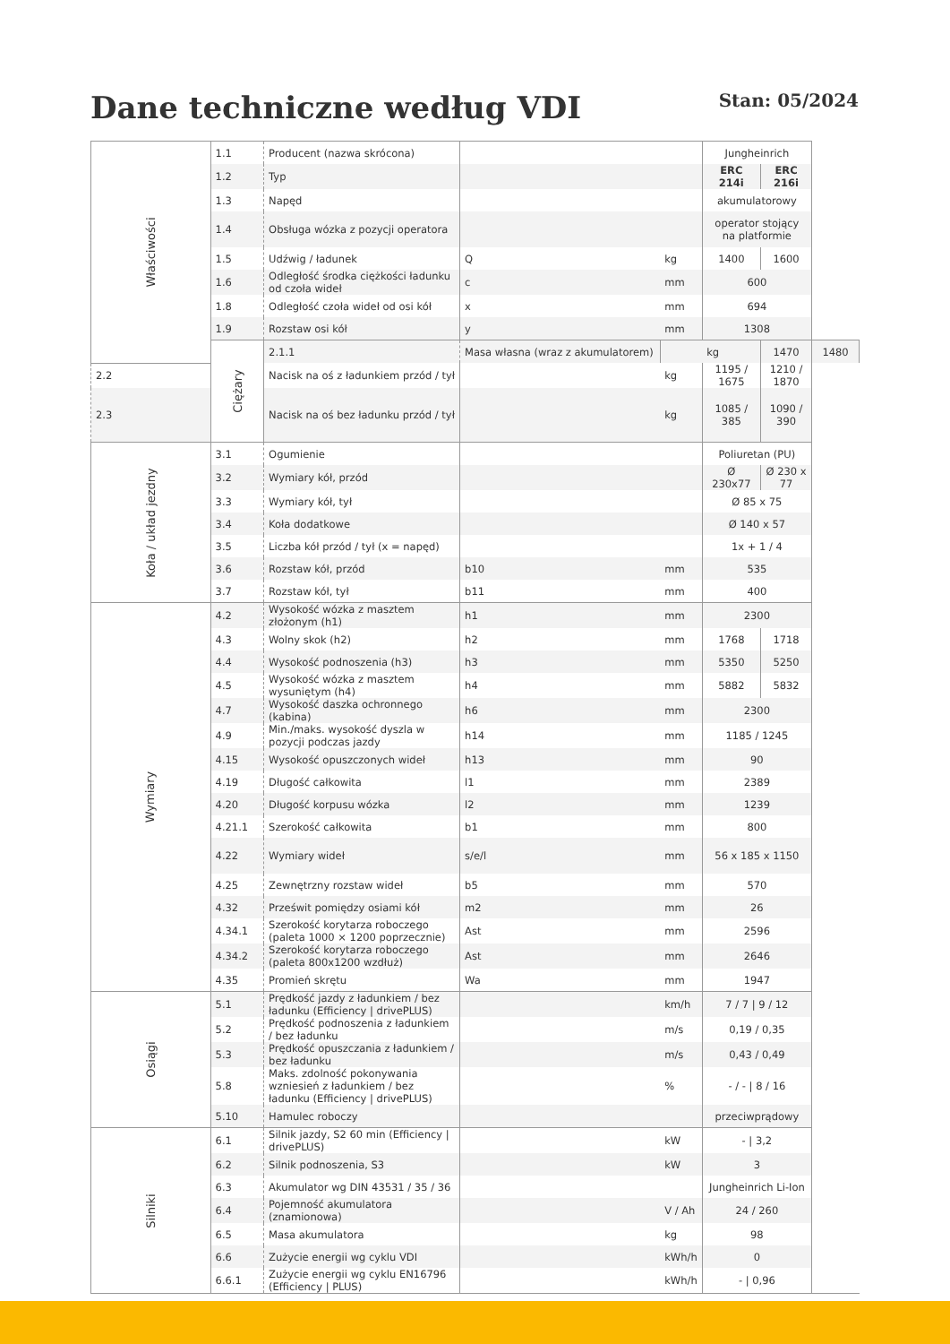Dane techniczne według VDI
Stan: 05/2024
| Właściwości | 1.1 | Producent (nazwa skrócona) | | | Jungheinrich | | |
| | 1.2 | Typ | | | ERC 214i | ERC 216i | |
| | 1.3 | Napęd | | | akumulatorowy | | |
| | 1.4 | Obsługa wózka z pozycji operatora | | | operator stojący na platformie | | |
| | 1.5 | Udźwig / ładunek | Q | kg | 1400 | 1600 | |
| | 1.6 | Odległość środka ciężkości ładunku od czoła wideł | c | mm | 600 | | |
| | 1.8 | Odległość czoła wideł od osi kół | x | mm | 694 | | |
| | 1.9 | Rozstaw osi kół | y | mm | 1308 | | |
| | Ciężary | 2.1.1 | Masa własna (wraz z akumulatorem) | | kg | 1470 | 1480 |
| 2.2 | | Nacisk na oś z ładunkiem przód / tył | | kg | 1195 / 1675 | 1210 / 1870 | |
| 2.3 | | Nacisk na oś bez ładunku przód / tył | | kg | 1085 / 385 | 1090 / 390 | |
| Koła / układ jezdny | 3.1 | Ogumienie | | | Poliuretan (PU) | | |
| | 3.2 | Wymiary kół, przód | | | Ø 230x77 | Ø 230 x 77 | |
| | 3.3 | Wymiary kół, tył | | | Ø 85 x 75 | | |
| | 3.4 | Koła dodatkowe | | | Ø 140 x 57 | | |
| | 3.5 | Liczba kół przód / tył (x = napęd) | | | 1x + 1 / 4 | | |
| | 3.6 | Rozstaw kół, przód | b10 | mm | 535 | | |
| | 3.7 | Rozstaw kół, tył | b11 | mm | 400 | | |
| Wymiary | 4.2 | Wysokość wózka z masztem złożonym (h1) | h1 | mm | 2300 | | |
| | 4.3 | Wolny skok (h2) | h2 | mm | 1768 | 1718 | |
| | 4.4 | Wysokość podnoszenia (h3) | h3 | mm | 5350 | 5250 | |
| | 4.5 | Wysokość wózka z masztem wysuniętym (h4) | h4 | mm | 5882 | 5832 | |
| | 4.7 | Wysokość daszka ochronnego (kabina) | h6 | mm | 2300 | | |
| | 4.9 | Min./maks. wysokość dyszla w pozycji podczas jazdy | h14 | mm | 1185 / 1245 | | |
| | 4.15 | Wysokość opuszczonych wideł | h13 | mm | 90 | | |
| | 4.19 | Długość całkowita | l1 | mm | 2389 | | |
| | 4.20 | Długość korpusu wózka | l2 | mm | 1239 | | |
| | 4.21.1 | Szerokość całkowita | b1 | mm | 800 | | |
| | 4.22 | Wymiary wideł | s/e/l | mm | 56 x 185 x 1150 | | |
| | 4.25 | Zewnętrzny rozstaw wideł | b5 | mm | 570 | | |
| | 4.32 | Prześwit pomiędzy osiami kół | m2 | mm | 26 | | |
| | 4.34.1 | Szerokość korytarza roboczego (paleta 1000 × 1200 poprzecznie) | Ast | mm | 2596 | | |
| | 4.34.2 | Szerokość korytarza roboczego (paleta 800x1200 wzdłuż) | Ast | mm | 2646 | | |
| | 4.35 | Promień skrętu | Wa | mm | 1947 | | |
| Osiągi | 5.1 | Prędkość jazdy z ładunkiem / bez ładunku (Efficiency / drivePLUS) | | km/h | 7 / 7 / 9 / 12 | | |
| | 5.2 | Prędkość podnoszenia z ładunkiem / bez ładunku | | m/s | 0,19 / 0,35 | | |
| | 5.3 | Prędkość opuszczania z ładunkiem / bez ładunku | | m/s | 0,43 / 0,49 | | |
| | 5.8 | Maks. zdolność pokonywania wzniesień z ładunkiem / bez ładunku (Efficiency / drivePLUS) | | % | - / - / 8 / 16 | | |
| | 5.10 | Hamulec roboczy | | | przeciwprądowy | | |
| Silniki | 6.1 | Silnik jazdy, S2 60 min (Efficiency / drivePLUS) | | kW | - / 3,2 | | |
| | 6.2 | Silnik podnoszenia, S3 | | kW | 3 | | |
| | 6.3 | Akumulator wg DIN 43531 / 35 / 36 | | | Jungheinrich Li-Ion | | |
| | 6.4 | Pojemność akumulatora (znamionowa) | | V / Ah | 24 / 260 | | |
| | 6.5 | Masa akumulatora | | kg | 98 | | |
| | 6.6 | Zużycie energii wg cyklu VDI | | kWh/h | 0 | | |
| | 6.6.1 | Zużycie energii wg cyklu EN16796 (Efficiency / PLUS) | | kWh/h | - / 0,96 | | |